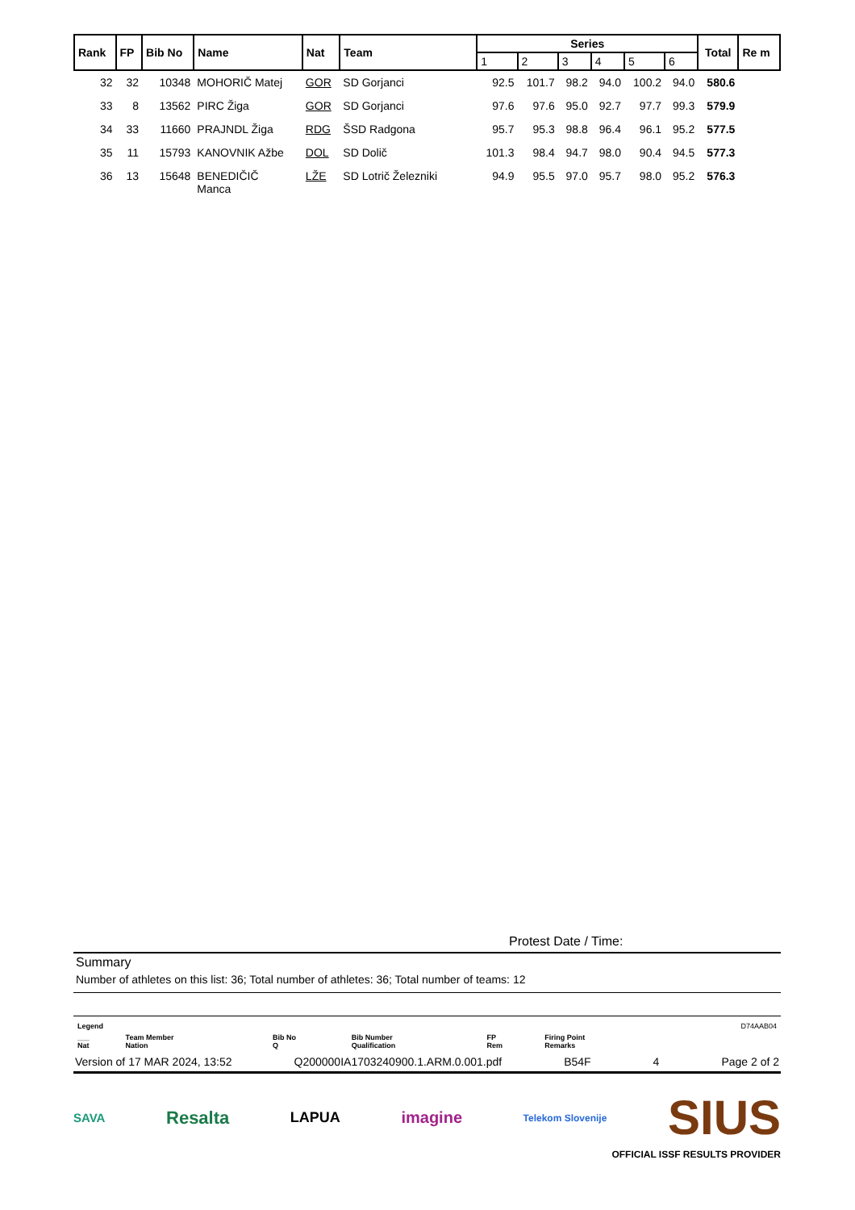| Rank | FP | Bib No | Name | Nat | Team | Series | | | | | | Total | Re m |
| --- | --- | --- | --- | --- | --- | --- | --- | --- | --- | --- | --- | --- | --- |
| | | | | | | 1 | 2 | 3 | 4 | 5 | 6 | | |
| 32 | 32 | 10348 | MOHORIČ Matej | GOR | SD Gorjanci | 92.5 | 101.7 | 98.2 | 94.0 | 100.2 | 94.0 | 580.6 | |
| 33 | 8 | 13562 | PIRC Žiga | GOR | SD Gorjanci | 97.6 | 97.6 | 95.0 | 92.7 | 97.7 | 99.3 | 579.9 | |
| 34 | 33 | 11660 | PRAJNDL Žiga | RDG | ŠSD Radgona | 95.7 | 95.3 | 98.8 | 96.4 | 96.1 | 95.2 | 577.5 | |
| 35 | 11 | 15793 | KANOVNIK Ažbe | DOL | SD Dolič | 101.3 | 98.4 | 94.7 | 98.0 | 90.4 | 94.5 | 577.3 | |
| 36 | 13 | 15648 | BENEDIČIČ Manca | LŽE | SD Lotrič Železniki | 94.9 | 95.5 | 97.0 | 95.7 | 98.0 | 95.2 | 576.3 | |
Protest Date / Time:
Summary
Number of athletes on this list: 36; Total number of athletes: 36; Total number of teams: 12
| Legend | | | | | | D74AAB04 |
| ___ Nat | Team Member Nation | Bib No Q | Bib Number Qualification | FP Rem | Firing Point Remarks | |
Version of 17 MAR 2024, 13:52 Q200000IA1703240900.1.ARM.0.001.pdf B54F 4 Page 2 of 2
SAVA Resalta LAPUA imagine Telekom Slovenije SIUS
OFFICIAL ISSF RESULTS PROVIDER